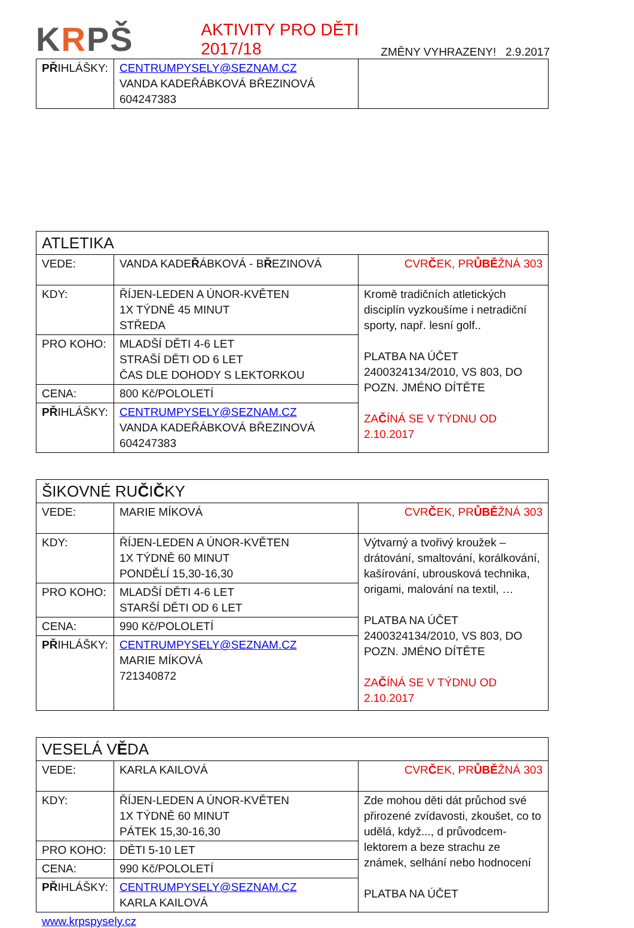KRPŠ
AKTIVITY PRO DĚTI 2017/18
ZMĚNY VYHRAZENY! 2.9.2017
| PŘ IHLÁŠKY: | CENTRUMPYSELY@SEZNAM.CZ VANDA KADEŘÁBKOVÁ BŘEZINOVÁ 604247383 | |
| ATLETIKA | | |
| VEDE: | VANDA KADE Ř ÁBKOVÁ - B Ř EZINOVÁ | CVR Č EK, PR ŮBĚ ŽNÁ 303 |
| KDY: | ŘÍJEN-LEDEN A ÚNOR-KVĚTEN 1X TÝDNĚ 45 MINUT STŘEDA | Kromě tradičních atletických disciplín vyzkoušíme i netradiční sporty, např. lesní golf.. PLATBA NA ÚČET 2400324134/2010, VS 803, DO POZN. JMÉNO DÍTĚTE ZA Č ÍNÁ SE V TÝDNU OD 2.10.2017 |
| PRO KOHO: | MLADŠÍ DĚTI 4-6 LET STRAŠÍ DĚTI OD 6 LET ČAS DLE DOHODY S LEKTORKOU | |
| CENA: | 800 Kč/POLOLETÍ | |
| PŘ IHLÁŠKY: | CENTRUMPYSELY@SEZNAM.CZ VANDA KADEŘÁBKOVÁ BŘEZINOVÁ 604247383 | |
| ŠIKOVNÉ RU Č I Č KY | | |
| VEDE: | MARIE MÍKOVÁ | CVR Č EK, PR ŮBĚ ŽNÁ 303 |
| KDY: | ŘÍJEN-LEDEN A ÚNOR-KVĚTEN 1X TÝDNĚ 60 MINUT PONDĚLÍ 15,30-16,30 | Výtvarný a tvořivý kroužek – drátování, smaltování, korálkování, kašírování, ubrousková technika, origami, malování na textil, … PLATBA NA ÚČET 2400324134/2010, VS 803, DO POZN. JMÉNO DÍTĚTE ZA Č ÍNÁ SE V TÝDNU OD 2.10.2017 |
| PRO KOHO: | MLADŠÍ DĚTI 4-6 LET STARŠÍ DĚTI OD 6 LET | |
| CENA: | 990 Kč/POLOLETÍ | |
| PŘ IHLÁŠKY: | CENTRUMPYSELY@SEZNAM.CZ MARIE MÍKOVÁ 721340872 | |
| VESELÁ V Ě DA | | |
| VEDE: | KARLA KAILOVÁ | CVR Č EK, PR ŮBĚ ŽNÁ 303 |
| KDY: | ŘÍJEN-LEDEN A ÚNOR-KVĚTEN 1X TÝDNĚ 60 MINUT PÁTEK 15,30-16,30 | Zde mohou děti dát průchod své přirozené zvídavosti, zkoušet, co to udělá, když..., d průvodcem-lektorem a beze strachu ze známek, selhání nebo hodnocení PLATBA NA ÚČET |
| PRO KOHO: | DĚTI 5-10 LET | |
| CENA: | 990 Kč/POLOLETÍ | |
| PŘ IHLÁŠKY: | CENTRUMPYSELY@SEZNAM.CZ KARLA KAILOVÁ | |
www.krpspysely.cz